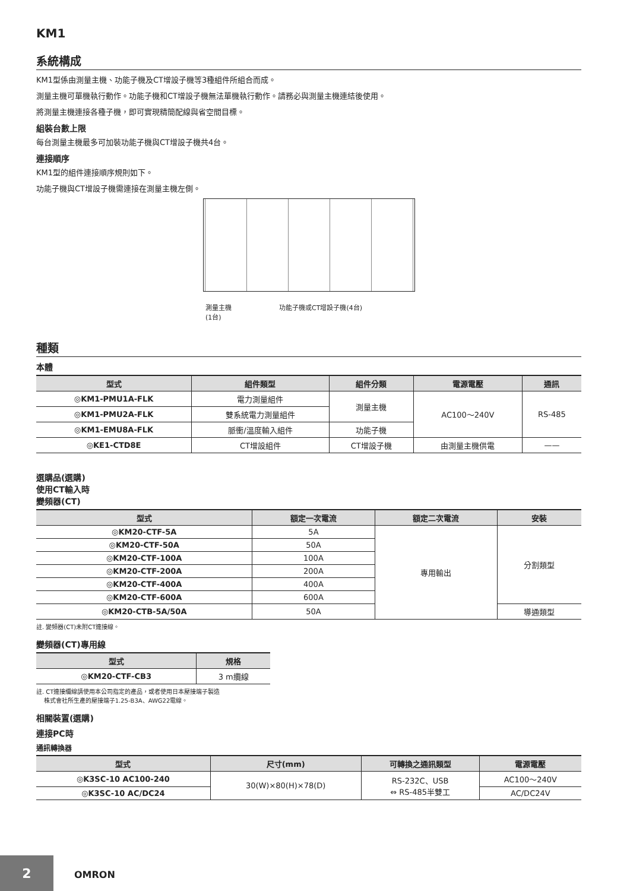KM1
系統構成
KM1型係由測量主機、功能子機及CT增設子機等3種組件所組合而成。
測量主機可單機執行動作。功能子機和CT增設子機無法單機執行動作。請務必與測量主機連結後使用。
將測量主機連接各種子機，即可實現精簡配線與省空間目標。
組裝台數上限
每台測量主機最多可加裝功能子機與CT增設子機共4台。
連接順序
KM1型的組件連接順序規則如下。
功能子機與CT增設子機需連接在測量主機左側。
測量主機
(1台) 功能子機或CT增設子機(4台)
種類
本體
| 型式 | 組件類型 | 組件分類 | 電源電壓 | 通訊 |
| --- | --- | --- | --- | --- |
| ◎KM1-PMU1A-FLK | 電力測量組件 | 測量主機 | AC100～240V | RS-485 |
| ◎KM1-PMU2A-FLK | 雙系統電力測量組件 | | | |
| ◎KM1-EMU8A-FLK | 脈衝/溫度輸入組件 | 功能子機 | | |
| ◎KE1-CTD8E | CT增設組件 | CT增設子機 | 由測量主機供電 | —— |
選購品(選購)
使用CT輸入時
變頻器(CT)
| 型式 | 額定一次電流 | 額定二次電流 | 安裝 |
| --- | --- | --- | --- |
| ◎KM20-CTF-5A | 5A | 專用輸出 | 分割類型 |
| ◎KM20-CTF-50A | 50A | | |
| ◎KM20-CTF-100A | 100A | | |
| ◎KM20-CTF-200A | 200A | | |
| ◎KM20-CTF-400A | 400A | | |
| ◎KM20-CTF-600A | 600A | | |
| ◎KM20-CTB-5A/50A | 50A | | 導通類型 |
註. 變頻器(CT)未附CT連接線。
變頻器(CT)專用線
| 型式 | 規格 |
| --- | --- |
| ◎KM20-CTF-CB3 | 3 m纜線 |
註. CT連接纜線請使用本公司指定的產品，或者使用日本壓接端子製造
株式會社所生產的壓接端子1.25-B3A、AWG22電線。
相關裝置(選購)
連接PC時
通訊轉換器
| 型式 | 尺寸(mm) | 可轉換之通訊類型 | 電源電壓 |
| --- | --- | --- | --- |
| ◎K3SC-10 AC100-240 | 30(W)×80(H)×78(D) | RS-232C、USB ⇔ RS-485半雙工 | AC100～240V |
| ◎K3SC-10 AC/DC24 | | | AC/DC24V |
2
OMRON